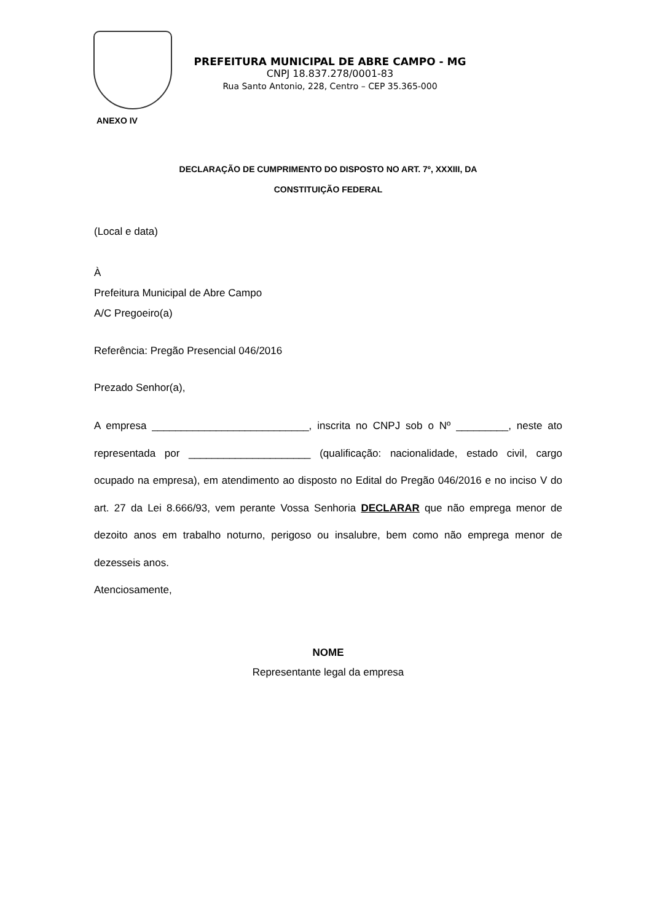PREFEITURA MUNICIPAL DE ABRE CAMPO - MG
CNPJ 18.837.278/0001-83
Rua Santo Antonio, 228, Centro – CEP 35.365-000
ANEXO IV
DECLARAÇÃO DE CUMPRIMENTO DO DISPOSTO NO ART. 7º, XXXIII, DA
CONSTITUIÇÃO FEDERAL
(Local e data)
À
Prefeitura Municipal de Abre Campo
A/C Pregoeiro(a)
Referência: Pregão Presencial 046/2016
Prezado Senhor(a),
A empresa ___________________________, inscrita no CNPJ sob o Nº _________, neste ato representada por _____________________ (qualificação: nacionalidade, estado civil, cargo ocupado na empresa), em atendimento ao disposto no Edital do Pregão 046/2016 e no inciso V do art. 27 da Lei 8.666/93, vem perante Vossa Senhoria DECLARAR que não emprega menor de dezoito anos em trabalho noturno, perigoso ou insalubre, bem como não emprega menor de dezesseis anos.
Atenciosamente,
NOME
Representante legal da empresa